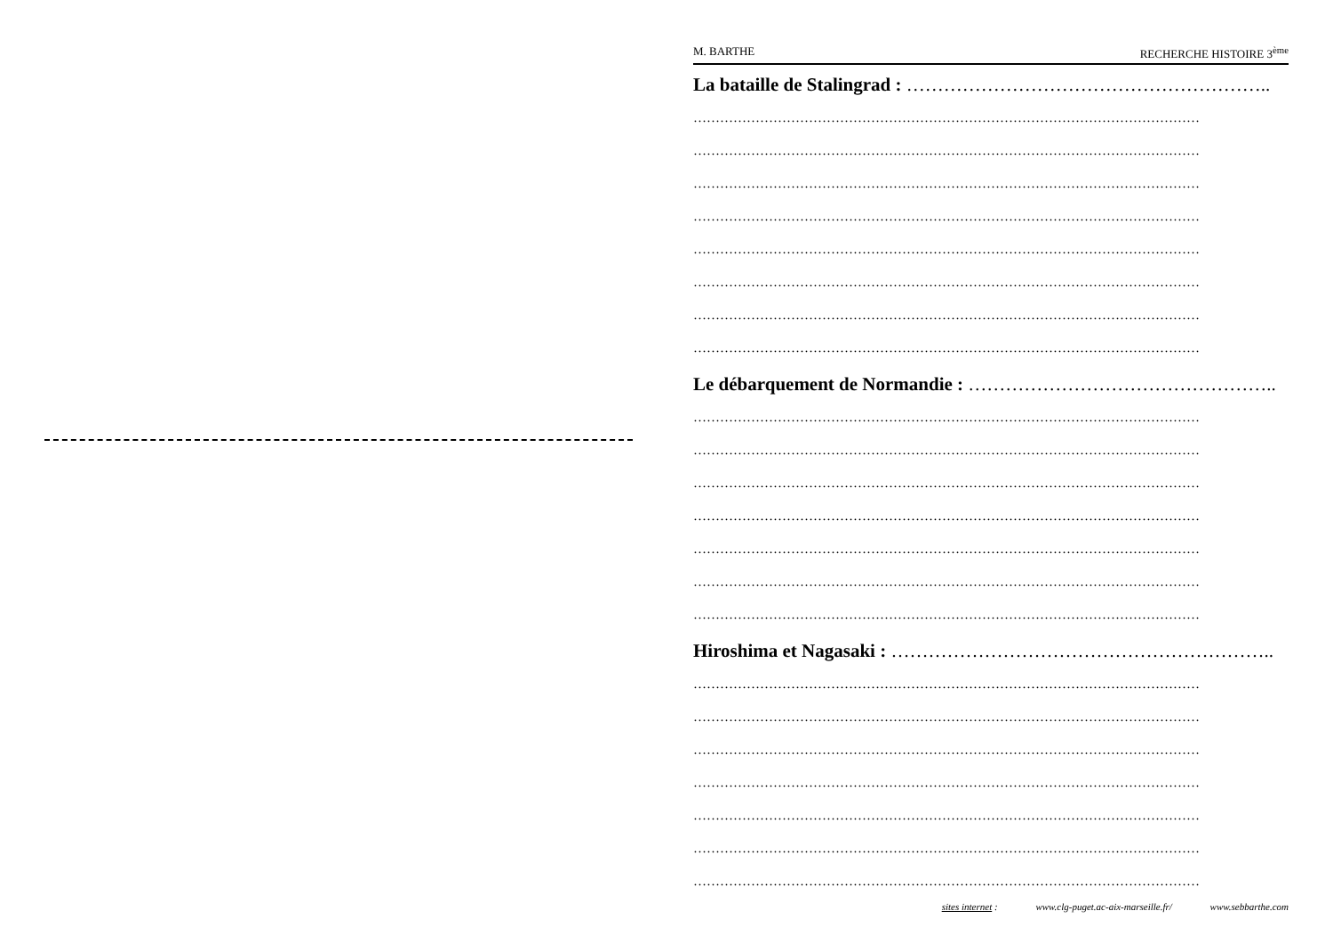M. BARTHE RECHERCHE HISTOIRE 3<sup>ème</sup>
La bataille de Stalingrad : …………………………………………………..
……………………………………………………………………………………………………
……………………………………………………………………………………………………
……………………………………………………………………………………………………
……………………………………………………………………………………………………
……………………………………………………………………………………………………
……………………………………………………………………………………………………
……………………………………………………………………………………………………
……………………………………………………………………………………………………
Le débarquement de Normandie : …………………………………………..
……………………………………………………………………………………………………
……………………………………………………………………………………………………
……………………………………………………………………………………………………
……………………………………………………………………………………………………
……………………………………………………………………………………………………
……………………………………………………………………………………………………
……………………………………………………………………………………………………
Hiroshima et Nagasaki : ……………………………………………………..
……………………………………………………………………………………………………
……………………………………………………………………………………………………
……………………………………………………………………………………………………
……………………………………………………………………………………………………
……………………………………………………………………………………………………
……………………………………………………………………………………………………
……………………………………………………………………………………………………
sites internet : www.clg-puget.ac-aix-marseille.fr/ www.sebbarthe.com